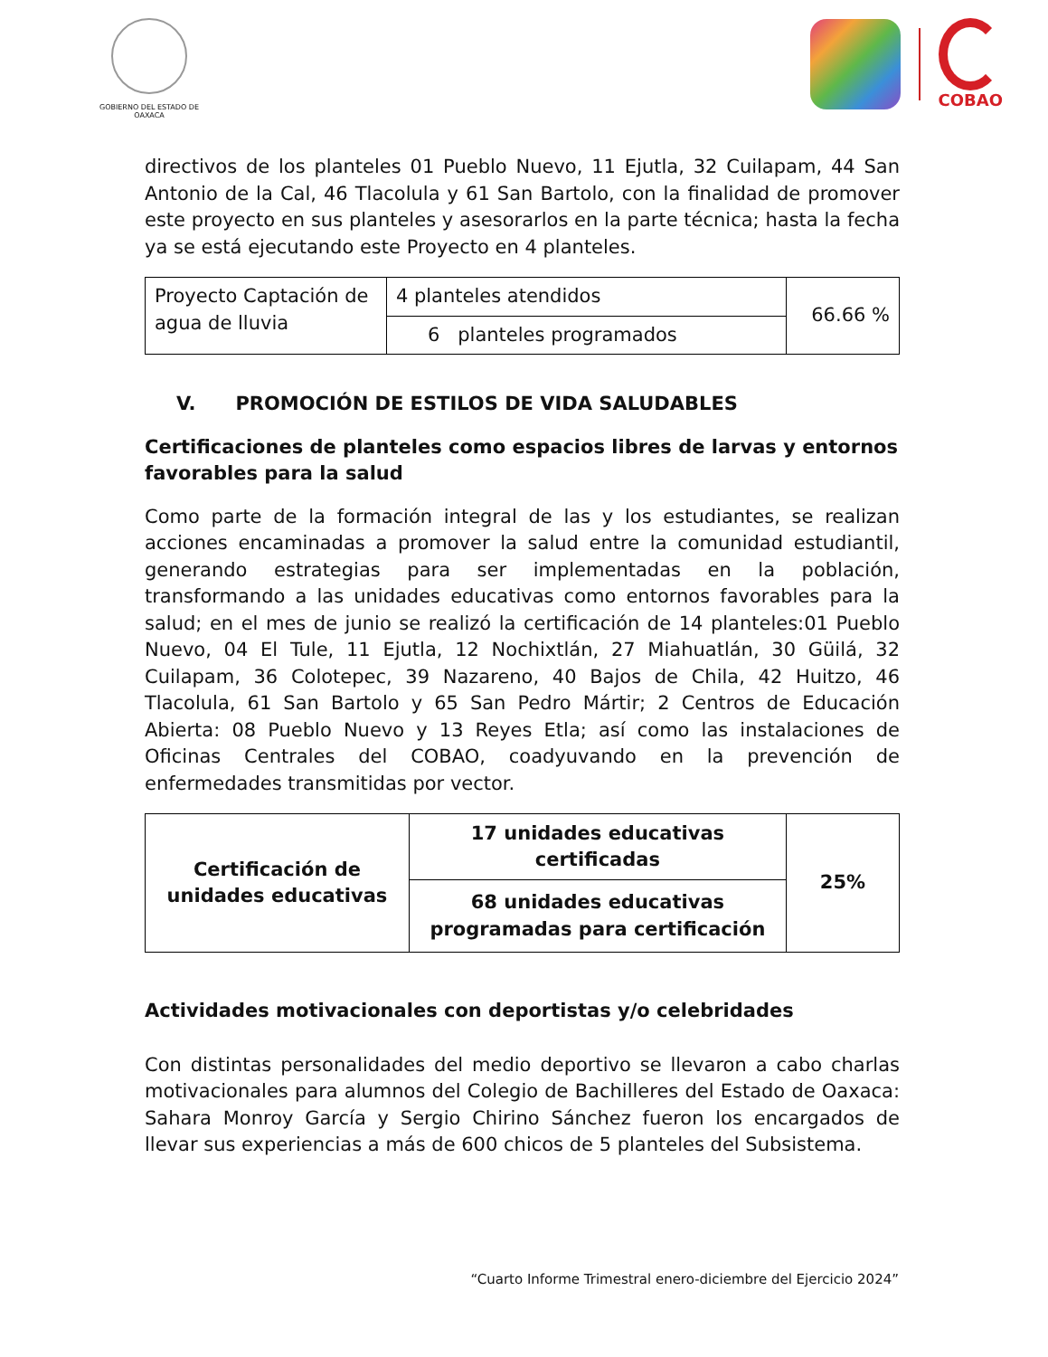GOBIERNO DEL ESTADO DE OAXACA
COBAO
directivos de los planteles 01 Pueblo Nuevo, 11 Ejutla, 32 Cuilapam, 44 San Antonio de la Cal, 46 Tlacolula y 61 San Bartolo, con la finalidad de promover este proyecto en sus planteles y asesorarlos en la parte técnica; hasta la fecha ya se está ejecutando este Proyecto en 4 planteles.
| Proyecto Captación de agua de lluvia | 4 planteles atendidos | 66.66 % |
| | 6 planteles programados | |
V. PROMOCIÓN DE ESTILOS DE VIDA SALUDABLES
Certificaciones de planteles como espacios libres de larvas y entornos favorables para la salud
Como parte de la formación integral de las y los estudiantes, se realizan acciones encaminadas a promover la salud entre la comunidad estudiantil, generando estrategias para ser implementadas en la población, transformando a las unidades educativas como entornos favorables para la salud; en el mes de junio se realizó la certificación de 14 planteles:01 Pueblo Nuevo, 04 El Tule, 11 Ejutla, 12 Nochixtlán, 27 Miahuatlán, 30 Güilá, 32 Cuilapam, 36 Colotepec, 39 Nazareno, 40 Bajos de Chila, 42 Huitzo, 46 Tlacolula, 61 San Bartolo y 65 San Pedro Mártir; 2 Centros de Educación Abierta: 08 Pueblo Nuevo y 13 Reyes Etla; así como las instalaciones de Oficinas Centrales del COBAO, coadyuvando en la prevención de enfermedades transmitidas por vector.
| Certificación de unidades educativas | 17 unidades educativas certificadas | 25% |
| | 68 unidades educativas programadas para certificación | |
Actividades motivacionales con deportistas y/o celebridades
Con distintas personalidades del medio deportivo se llevaron a cabo charlas motivacionales para alumnos del Colegio de Bachilleres del Estado de Oaxaca: Sahara Monroy García y Sergio Chirino Sánchez fueron los encargados de llevar sus experiencias a más de 600 chicos de 5 planteles del Subsistema.
“Cuarto Informe Trimestral enero-diciembre del Ejercicio 2024”